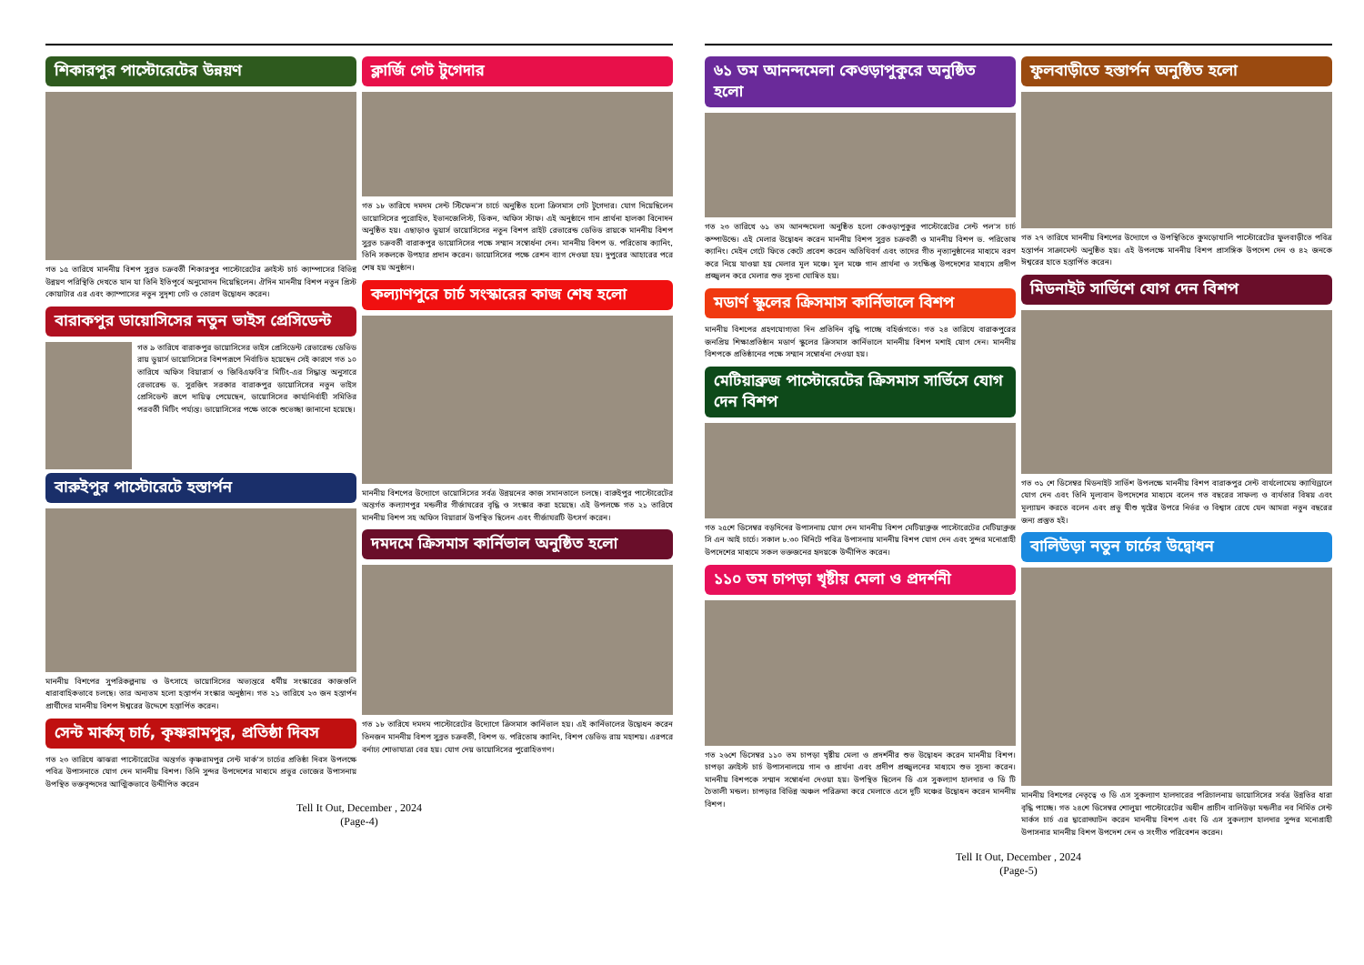শিকারপুর পাস্টোরেটের উন্নয়ণ
গত ১৫ তারিখে মাননীয় বিশপ সুব্রত চক্রবর্তী শিকারপুর পাস্টোরেটের ক্রাইস্ট চার্চ ক্যাম্পাসের বিভিন্ন উন্নয়ণ পরিস্থিতি দেখতে যান যা তিনি ইতিপূর্বে অনুমোদন দিয়েছিলেন। ঐদিন মাননীয় বিশপ নতুন প্রিস্ট কোয়াটার এর এবং ক্যাম্পাসের নতুন সুদৃশ্য গেট ও তোরণ উদ্বোধন করেন।
বারাকপুর ডায়োসিসের নতুন ভাইস প্রেসিডেন্ট
গত ৯ তারিখে বারাকপুর ডায়োসিসের ভাইস প্রেসিডেন্ট রেভারেন্ড ডেভিড রায় ডুয়ার্স ডায়োসিসের বিশপরূপে নির্বাচিত হয়েছেন সেই কারণে গত ১০ তারিখে অফিস বিয়ারার্স ও জিবিএফবি'র মিটিং-এর সিদ্ধান্ত অনুসারে রেভারেন্ড ড. সুরজিৎ সরকার বারাকপুর ডায়োসিসের নতুন ভাইস প্রেসিডেন্ট রূপে দায়িত্ব পেয়েছেন, ডায়োসিসের কার্য্যনির্বাহী সমিতির পরবর্তী মিটিং পর্য্যন্ত। ডায়োসিসের পক্ষে তাকে শুভেচ্ছা জানানো হয়েছে।
বারুইপুর পাস্টোরেটে হস্তার্পন
মাননীয় বিশপের সুপরিকল্পনায় ও উৎসাহে ডায়োসিসের অভ্যন্তরে ধর্মীয় সংস্কারের কাজগুলি ধারাবাহিকভাবে চলছে। তার অন্যতম হলো হস্তার্পন সংস্কার অনুষ্ঠান। গত ২১ তারিখে ২৩ জন হস্তার্পন প্রার্থীদের মাননীয় বিশপ ঈশ্বরের উদ্দেশে হস্তার্পিত করেন।
সেন্ট মার্কস্ চার্চ, কৃষ্ণরামপুর, প্রতিষ্ঠা দিবস
গত ২৩ তারিখে ঝাঝরা পাস্টোরেটের অন্তর্গত কৃষ্ণরামপুর সেন্ট মার্ক'স চার্চের প্রতিষ্ঠা দিবস উপলক্ষে পবিত্র উপাসনাতে যোগ দেন মাননীয় বিশপ। তিনি সুন্দর উপদেশের মাধ্যমে প্রভুর ভোজের উপাসনায় উপস্থিত ভক্তবৃন্দদের আত্মিকভাবে উদ্দীপিত করেন
ক্লার্জি গেট টুগেদার
গত ১৮ তারিখে দমদম সেন্ট স্টিফেন'স চার্চে অনুষ্ঠিত হলো ক্রিসমাস গেট টুগেদার। যোগ দিয়েছিলেন ডায়োসিসের পুরোহিত, ইভানজেলিস্ট, ডিকন, অফিস স্টাফ। এই অনুষ্ঠানে গান প্রার্থনা হালকা বিনোদন অনুষ্ঠিত হয়। এছাড়াও ডুয়ার্স ডায়োসিসের নতুন বিশপ রাইট রেভারেন্ড ডেভিড রায়কে মাননীয় বিশপ সুব্রত চক্রবর্তী বারাকপুর ডায়োসিসের পক্ষে সম্মান সম্বোর্ধনা দেন। মাননীয় বিশপ ড. পরিতোষ ক্যানিং, তিনি সকলকে উপহার প্রদান করেন। ডায়োসিসের পক্ষে রেশন ব্যাগ দেওয়া হয়। দুপুরের আহারের পরে শেষ হয় অনুষ্ঠান।
কল্যাণপুরে চার্চ সংস্কারের কাজ শেষ হলো
মাননীয় বিশপের উদ্যোগে ডায়োসিসের সর্বত্র উন্নয়নের কাজ সমানতালে চলছে। বারুইপুর পাস্টোরেটের অন্তর্গত কল্যাণপুর মন্ডলীর গীর্জাঘরের বৃদ্ধি ও সংস্কার করা হয়েছে। এই উপলক্ষে গত ২১ তারিখে মাননীয় বিশপ সহ অফিস বিয়ারার্স উপস্থিত ছিলেন এবং গীর্জাঘরটি উৎসর্গ করেন।
দমদমে ক্রিসমাস কার্নিভাল অনুষ্ঠিত হলো
গত ১৮ তারিখে দমদম পাস্টোরেটের উদ্যোগে ক্রিসমাস কার্নিভাল হয়। এই কার্নিভালের উদ্বোধন করেন তিনজন মাননীয় বিশপ সুব্রত চক্রবর্তী, বিশপ ড. পরিতোষ ক্যানিং, বিশপ ডেভিড রায় মহাশয়। এরপরে বর্নাঢ্য শোভাযাত্রা বের হয়। যোগ দেয় ডায়োসিসের পুরোহিতগণ।
Tell It Out, December , 2024
(Page-4)
৬১ তম আনন্দমেলা কেওড়াপুকুরে অনুষ্ঠিত হলো
গত ২৩ তারিখে ৬১ তম আনন্দমেলা অনুষ্ঠিত হলো কেওড়াপুকুর পাস্টোরেটের সেন্ট পল'স চার্চ কম্পাউন্ডে। এই মেলার উদ্বোধন করেন মাননীয় বিশপ সুব্রত চক্রবর্তী ও মাননীয় বিশপ ড. পরিতোষ ক্যানিং। মেইন গেটে ফিতে কেটে প্রবেশ করেন অতিথিবর্গ এবং তাদের গীত নৃত্যানুষ্ঠানের মাধ্যমে বরণ করে নিয়ে যাওয়া হয় মেলার মূল মঞ্চে। মূল মঞ্চে গান প্রার্থনা ও সংক্ষিপ্ত উপদেশের মাধ্যমে প্রদীপ প্রজ্জ্বলন করে মেলার শুভ সূচনা ঘোষিত হয়।
মডার্ণ স্কুলের ক্রিসমাস কার্নিভালে বিশপ
মাননীয় বিশপের গ্রহণযোগ্যতা দিন প্রতিদিন বৃদ্ধি পাচ্ছে বহির্জগতে। গত ২৪ তারিখে বারাকপুরের জনপ্রিয় শিক্ষাপ্রতিষ্ঠান মডার্ণ স্কুলের ক্রিসমাস কার্নিভালে মাননীয় বিশপ মশাই যোগ দেন। মাননীয় বিশপকে প্রতিষ্ঠানের পক্ষে সম্মান সম্বোর্ধনা দেওয়া হয়।
মেটিয়াব্রুজ পাস্টোরেটের ক্রিসমাস সার্ভিসে যোগ দেন বিশপ
গত ২৫শে ডিসেম্বর বড়দিনের উপাসনায় যোগ দেন মাননীয় বিশপ মেটিয়াব্রুজ পাস্টোরেটের মেটিয়াব্রুজ সি এন আই চার্চে। সকাল ৮.৩০ মিনিটে পবিত্র উপাসনায় মাননীয় বিশপ যোগ দেন এবং সুন্দর মনোগ্রাহী উপদেশের মাধ্যমে সকল ভক্তজনের হৃদয়কে উদ্দীপিত করেন।
১১০ তম চাপড়া খৃষ্টীয় মেলা ও প্রদর্শনী
গত ২৬শে ডিসেম্বর ১১০ তম চাপড়া খৃষ্টীয় মেলা ও প্রদর্শনীর শুভ উদ্বোধন করেন মাননীয় বিশপ। চাপড়া ক্রাইস্ট চার্চ উপাসনালয়ে গান ও প্রার্থনা এবং প্রদীপ প্রজ্জ্বলনের মাধ্যমে শুভ সূচনা করেন। মাননীয় বিশপকে সম্মান সম্বোর্ধনা দেওয়া হয়। উপস্থিত ছিলেন ডি এস সুকল্যাণ হালদার ও ডি টি চৈতালী মন্ডল। চাপড়ার বিভিন্ন অঞ্চল পরিক্রমা করে মেলাতে এসে দুটি মঞ্চের উদ্বোধন করেন মাননীয় বিশপ।
ফুলবাড়ীতে হস্তার্পন অনুষ্ঠিত হলো
গত ২৭ তারিখে মাননীয় বিশপের উদ্যোগে ও উপস্থিতিতে কুমড়োখালি পাস্টোরেটের ফুলবাড়ীতে পবিত্র হস্তার্পন সাক্রামেন্ট অনুষ্ঠিত হয়। এই উপলক্ষে মাননীয় বিশপ প্রাসঙ্গিক উপদেশ দেন ও ৪২ জনকে ঈশ্বরের হাতে হস্তার্পিত করেন।
মিডনাইট সার্ভিশে যোগ দেন বিশপ
গত ৩১ শে ডিসেম্বর মিডনাইট সার্ভিশ উপলক্ষে মাননীয় বিশপ বারাকপুর সেন্ট বার্থলোমেয় ক্যাথিড্রালে যোগ দেন এবং তিনি মূল্যবান উপদেশের মাধ্যমে বলেন গত বছরের সাফল্য ও ব্যর্থতার বিষয় এবং মূল্যায়ন করতে বলেন এবং প্রভু যীশু খৃষ্টের উপরে নির্ভর ও বিশ্বাস রেখে যেন আমরা নতুন বছরের জন্য প্রস্তুত হই।
বালিউড়া নতুন চার্চের উদ্বোধন
মাননীয় বিশপের নেতৃত্বে ও ডি এস সুকল্যাণ হালদারের পরিচালনায় ডায়োসিসের সর্বত্র উন্নতির ধারা বৃদ্ধি পাচ্ছে। গত ২৪শে ডিসেম্বর শোলুয়া পাস্টোরেটের অধীন প্রাচীন বালিউড়া মন্ডলীর নব নির্মিত সেন্ট মার্কস চার্চ এর দ্বারোদ্ঘাটন করেন মাননীয় বিশপ এবং ডি এস সুকল্যাণ হালদার সুন্দর মনোগ্রাহী উপাসনার মাননীয় বিশপ উপদেশ দেন ও সংগীত পরিবেশন করেন।
Tell It Out, December , 2024
(Page-5)